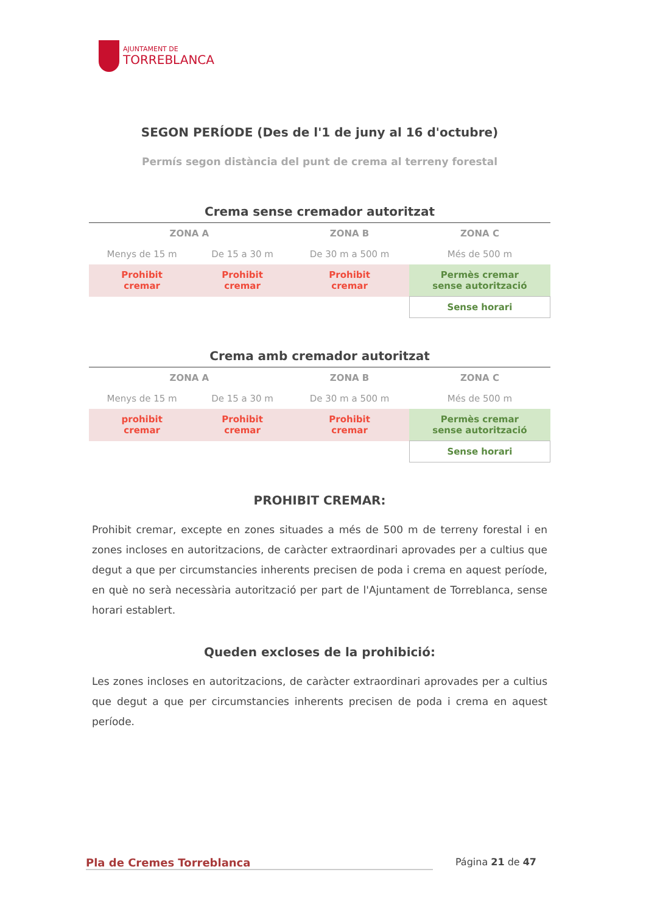AJUNTAMENT DE
TORREBLANCA
SEGON PERÍODE (Des de l'1 de juny al 16 d'octubre)
Permís segon distància del punt de crema al terreny forestal
Crema sense cremador autoritzat
| ZONA A | | ZONA B | ZONA C |
| Menys de 15 m | De 15 a 30 m | De 30 m a 500 m | Més de 500 m |
| Prohibit cremar | Prohibit cremar | Prohibit cremar | Permès cremar sense autorització |
| | | | Sense horari |
Crema amb cremador autoritzat
| ZONA A | | ZONA B | ZONA C |
| Menys de 15 m | De 15 a 30 m | De 30 m a 500 m | Més de 500 m |
| prohibit cremar | Prohibit cremar | Prohibit cremar | Permès cremar sense autorització |
| | | | Sense horari |
PROHIBIT CREMAR:
Prohibit cremar, excepte en zones situades a més de 500 m de terreny forestal i en zones incloses en autoritzacions, de caràcter extraordinari aprovades per a cultius que degut a que per circumstancies inherents precisen de poda i crema en aquest període, en què no serà necessària autorització per part de l'Ajuntament de Torreblanca, sense horari establert.
Queden excloses de la prohibició:
Les zones incloses en autoritzacions, de caràcter extraordinari aprovades per a cultius que degut a que per circumstancies inherents precisen de poda i crema en aquest període.
Pla de Cremes Torreblanca Página 21 de 47